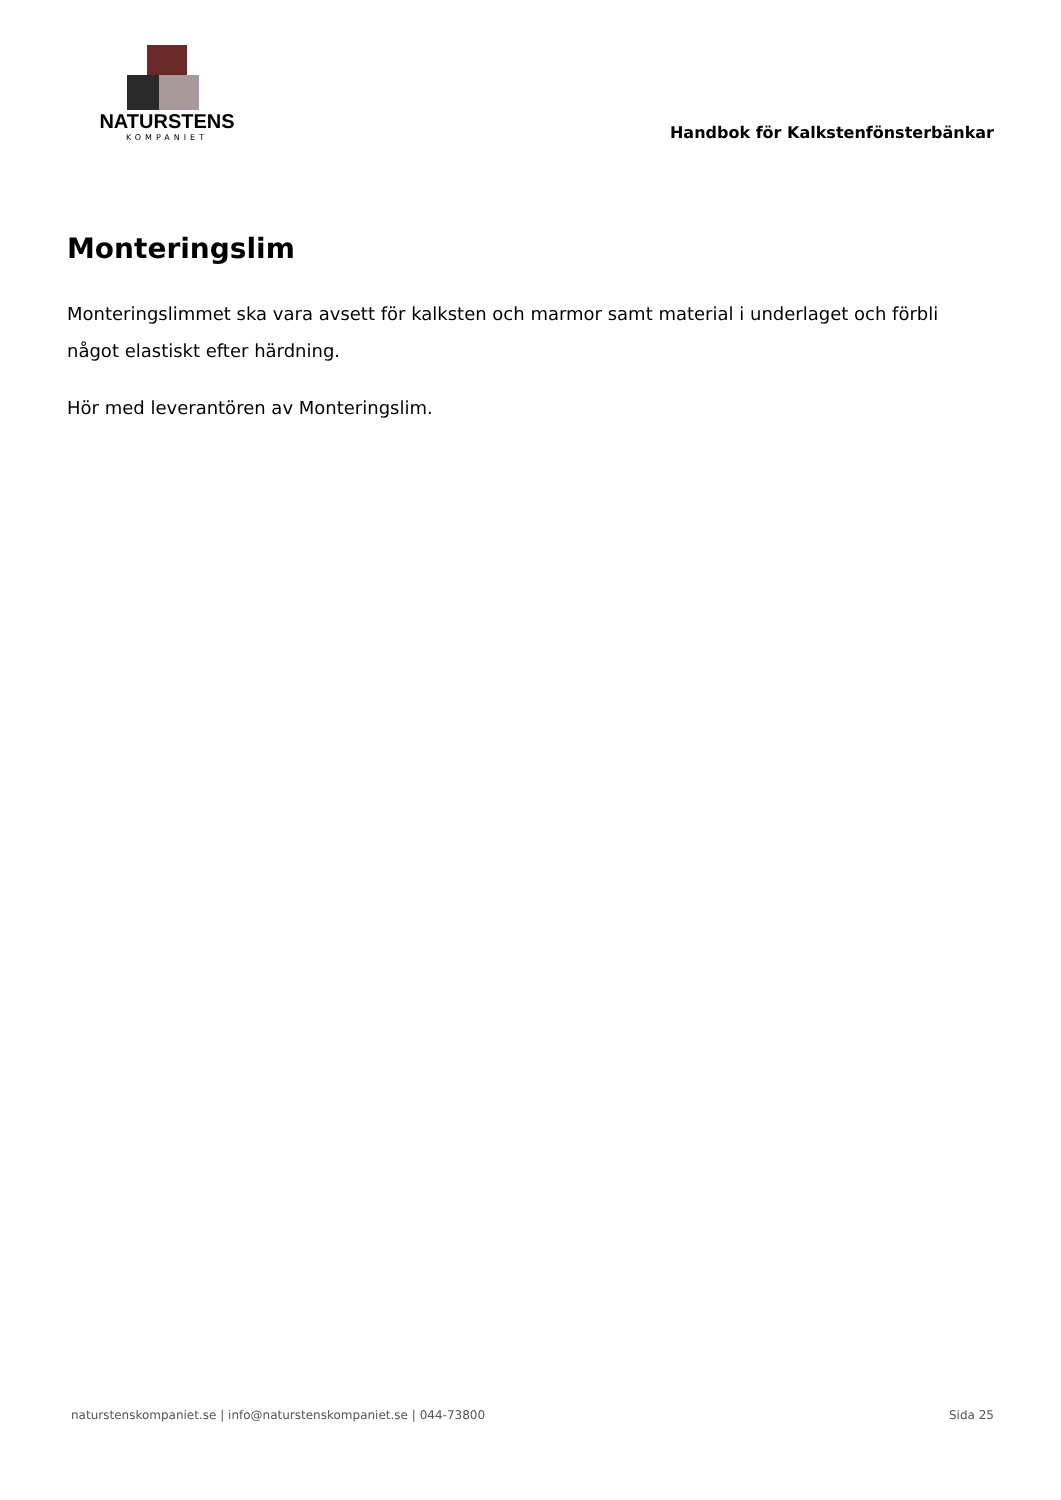NATURSTENS
KOMPANIET
Handbok för Kalkstenfönsterbänkar
Monteringslim
Monteringslimmet ska vara avsett för kalksten och marmor samt material i underlaget och förbli något elastiskt efter härdning.
Hör med leverantören av Monteringslim.
naturstenskompaniet.se | info@naturstenskompaniet.se | 044-73800 Sida 25